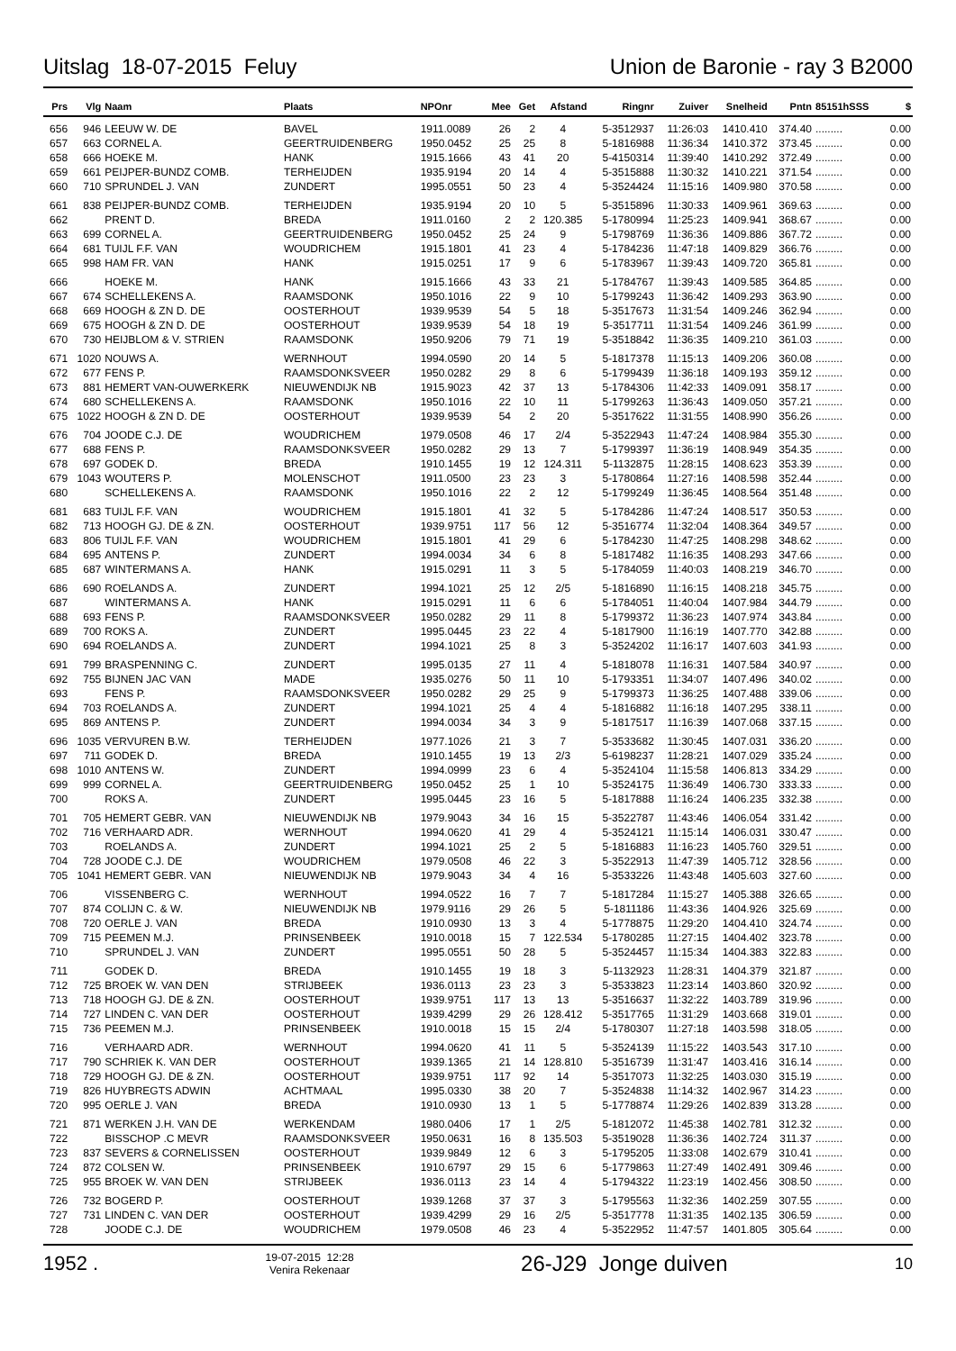Uitslag 18-07-2015 Feluy Union de Baronie - ray 3 B2000
| Prs | Vlg | Naam | Plaats | NPOnr | Mee | Get | Afstand | Ringnr | Zuiver | Snelheid | Pntn | 85151hSSS | $ |
| --- | --- | --- | --- | --- | --- | --- | --- | --- | --- | --- | --- | --- | --- |
| 656 | 946 | LEEUW W. DE | BAVEL | 1911.0089 | 26 | 2 | 4 | 5-3512937 | 11:26:03 | 1410.410 | 374.40 | ......... | 0.00 |
| 657 | 663 | CORNEL A. | GEERTRUIDENBERG | 1950.0452 | 25 | 25 | 8 | 5-1816988 | 11:36:34 | 1410.372 | 373.45 | ......... | 0.00 |
| 658 | 666 | HOEKE M. | HANK | 1915.1666 | 43 | 41 | 20 | 5-4150314 | 11:39:40 | 1410.292 | 372.49 | ......... | 0.00 |
| 659 | 661 | PEIJPER-BUNDZ COMB. | TERHEIJDEN | 1935.9194 | 20 | 14 | 4 | 5-3515888 | 11:30:32 | 1410.221 | 371.54 | ......... | 0.00 |
| 660 | 710 | SPRUNDEL J. VAN | ZUNDERT | 1995.0551 | 50 | 23 | 4 | 5-3524424 | 11:15:16 | 1409.980 | 370.58 | ......... | 0.00 |
| 661 | 838 | PEIJPER-BUNDZ COMB. | TERHEIJDEN | 1935.9194 | 20 | 10 | 5 | 5-3515896 | 11:30:33 | 1409.961 | 369.63 | ......... | 0.00 |
| 662 | | PRENT D. | BREDA | 1911.0160 | 2 | 2 | 120.385 | 5-1780994 | 11:25:23 | 1409.941 | 368.67 | ......... | 0.00 |
| 663 | 699 | CORNEL A. | GEERTRUIDENBERG | 1950.0452 | 25 | 24 | 9 | 5-1798769 | 11:36:36 | 1409.886 | 367.72 | ......... | 0.00 |
| 664 | 681 | TUIJL F.F. VAN | WOUDRICHEM | 1915.1801 | 41 | 23 | 4 | 5-1784236 | 11:47:18 | 1409.829 | 366.76 | ......... | 0.00 |
| 665 | 998 | HAM FR. VAN | HANK | 1915.0251 | 17 | 9 | 6 | 5-1783967 | 11:39:43 | 1409.720 | 365.81 | ......... | 0.00 |
| 666 | | HOEKE M. | HANK | 1915.1666 | 43 | 33 | 21 | 5-1784767 | 11:39:43 | 1409.585 | 364.85 | ......... | 0.00 |
| 667 | 674 | SCHELLEKENS A. | RAAMSDONK | 1950.1016 | 22 | 9 | 10 | 5-1799243 | 11:36:42 | 1409.293 | 363.90 | ......... | 0.00 |
| 668 | 669 | HOOGH & ZN D. DE | OOSTERHOUT | 1939.9539 | 54 | 5 | 18 | 5-3517673 | 11:31:54 | 1409.246 | 362.94 | ......... | 0.00 |
| 669 | 675 | HOOGH & ZN D. DE | OOSTERHOUT | 1939.9539 | 54 | 18 | 19 | 5-3517711 | 11:31:54 | 1409.246 | 361.99 | ......... | 0.00 |
| 670 | 730 | HEIJBLOM & V. STRIEN | RAAMSDONK | 1950.9206 | 79 | 71 | 19 | 5-3518842 | 11:36:35 | 1409.210 | 361.03 | ......... | 0.00 |
| 671 | 1020 | NOUWS A. | WERNHOUT | 1994.0590 | 20 | 14 | 5 | 5-1817378 | 11:15:13 | 1409.206 | 360.08 | ......... | 0.00 |
| 672 | 677 | FENS P. | RAAMSDONKSVEER | 1950.0282 | 29 | 8 | 6 | 5-1799439 | 11:36:18 | 1409.193 | 359.12 | ......... | 0.00 |
| 673 | 881 | HEMERT VAN-OUWERKERK | NIEUWENDIJK NB | 1915.9023 | 42 | 37 | 13 | 5-1784306 | 11:42:33 | 1409.091 | 358.17 | ......... | 0.00 |
| 674 | 680 | SCHELLEKENS A. | RAAMSDONK | 1950.1016 | 22 | 10 | 11 | 5-1799263 | 11:36:43 | 1409.050 | 357.21 | ......... | 0.00 |
| 675 | 1022 | HOOGH & ZN D. DE | OOSTERHOUT | 1939.9539 | 54 | 2 | 20 | 5-3517622 | 11:31:55 | 1408.990 | 356.26 | ......... | 0.00 |
| 676 | 704 | JOODE C.J. DE | WOUDRICHEM | 1979.0508 | 46 | 17 | 2/4 | 5-3522943 | 11:47:24 | 1408.984 | 355.30 | ......... | 0.00 |
| 677 | 688 | FENS P. | RAAMSDONKSVEER | 1950.0282 | 29 | 13 | 7 | 5-1799397 | 11:36:19 | 1408.949 | 354.35 | ......... | 0.00 |
| 678 | 697 | GODEK D. | BREDA | 1910.1455 | 19 | 12 | 124.311 | 5-1132875 | 11:28:15 | 1408.623 | 353.39 | ......... | 0.00 |
| 679 | 1043 | WOUTERS P. | MOLENSCHOT | 1911.0500 | 23 | 23 | 3 | 5-1780864 | 11:27:16 | 1408.598 | 352.44 | ......... | 0.00 |
| 680 | | SCHELLEKENS A. | RAAMSDONK | 1950.1016 | 22 | 2 | 12 | 5-1799249 | 11:36:45 | 1408.564 | 351.48 | ......... | 0.00 |
| 681 | 683 | TUIJL F.F. VAN | WOUDRICHEM | 1915.1801 | 41 | 32 | 5 | 5-1784286 | 11:47:24 | 1408.517 | 350.53 | ......... | 0.00 |
| 682 | 713 | HOOGH GJ. DE & ZN. | OOSTERHOUT | 1939.9751 | 117 | 56 | 12 | 5-3516774 | 11:32:04 | 1408.364 | 349.57 | ......... | 0.00 |
| 683 | 806 | TUIJL F.F. VAN | WOUDRICHEM | 1915.1801 | 41 | 29 | 6 | 5-1784230 | 11:47:25 | 1408.298 | 348.62 | ......... | 0.00 |
| 684 | 695 | ANTENS P. | ZUNDERT | 1994.0034 | 34 | 6 | 8 | 5-1817482 | 11:16:35 | 1408.293 | 347.66 | ......... | 0.00 |
| 685 | 687 | WINTERMANS A. | HANK | 1915.0291 | 11 | 3 | 5 | 5-1784059 | 11:40:03 | 1408.219 | 346.70 | ......... | 0.00 |
| 686 | 690 | ROELANDS A. | ZUNDERT | 1994.1021 | 25 | 12 | 2/5 | 5-1816890 | 11:16:15 | 1408.218 | 345.75 | ......... | 0.00 |
| 687 | | WINTERMANS A. | HANK | 1915.0291 | 11 | 6 | 6 | 5-1784051 | 11:40:04 | 1407.984 | 344.79 | ......... | 0.00 |
| 688 | 693 | FENS P. | RAAMSDONKSVEER | 1950.0282 | 29 | 11 | 8 | 5-1799372 | 11:36:23 | 1407.974 | 343.84 | ......... | 0.00 |
| 689 | 700 | ROKS A. | ZUNDERT | 1995.0445 | 23 | 22 | 4 | 5-1817900 | 11:16:19 | 1407.770 | 342.88 | ......... | 0.00 |
| 690 | 694 | ROELANDS A. | ZUNDERT | 1994.1021 | 25 | 8 | 3 | 5-3524202 | 11:16:17 | 1407.603 | 341.93 | ......... | 0.00 |
| 691 | 799 | BRASPENNING C. | ZUNDERT | 1995.0135 | 27 | 11 | 4 | 5-1818078 | 11:16:31 | 1407.584 | 340.97 | ......... | 0.00 |
| 692 | 755 | BIJNEN JAC VAN | MADE | 1935.0276 | 50 | 11 | 10 | 5-1793351 | 11:34:07 | 1407.496 | 340.02 | ......... | 0.00 |
| 693 | | FENS P. | RAAMSDONKSVEER | 1950.0282 | 29 | 25 | 9 | 5-1799373 | 11:36:25 | 1407.488 | 339.06 | ......... | 0.00 |
| 694 | 703 | ROELANDS A. | ZUNDERT | 1994.1021 | 25 | 4 | 4 | 5-1816882 | 11:16:18 | 1407.295 | 338.11 | ......... | 0.00 |
| 695 | 869 | ANTENS P. | ZUNDERT | 1994.0034 | 34 | 3 | 9 | 5-1817517 | 11:16:39 | 1407.068 | 337.15 | ......... | 0.00 |
| 696 | 1035 | VERVUREN B.W. | TERHEIJDEN | 1977.1026 | 21 | 3 | 7 | 5-3533682 | 11:30:45 | 1407.031 | 336.20 | ......... | 0.00 |
| 697 | 711 | GODEK D. | BREDA | 1910.1455 | 19 | 13 | 2/3 | 5-6198237 | 11:28:21 | 1407.029 | 335.24 | ......... | 0.00 |
| 698 | 1010 | ANTENS W. | ZUNDERT | 1994.0999 | 23 | 6 | 4 | 5-3524104 | 11:15:58 | 1406.813 | 334.29 | ......... | 0.00 |
| 699 | 999 | CORNEL A. | GEERTRUIDENBERG | 1950.0452 | 25 | 1 | 10 | 5-3524175 | 11:36:49 | 1406.730 | 333.33 | ......... | 0.00 |
| 700 | | ROKS A. | ZUNDERT | 1995.0445 | 23 | 16 | 5 | 5-1817888 | 11:16:24 | 1406.235 | 332.38 | ......... | 0.00 |
| 701 | 705 | HEMERT GEBR. VAN | NIEUWENDIJK NB | 1979.9043 | 34 | 16 | 15 | 5-3522787 | 11:43:46 | 1406.054 | 331.42 | ......... | 0.00 |
| 702 | 716 | VERHAARD ADR. | WERNHOUT | 1994.0620 | 41 | 29 | 4 | 5-3524121 | 11:15:14 | 1406.031 | 330.47 | ......... | 0.00 |
| 703 | | ROELANDS A. | ZUNDERT | 1994.1021 | 25 | 2 | 5 | 5-1816883 | 11:16:23 | 1405.760 | 329.51 | ......... | 0.00 |
| 704 | 728 | JOODE C.J. DE | WOUDRICHEM | 1979.0508 | 46 | 22 | 3 | 5-3522913 | 11:47:39 | 1405.712 | 328.56 | ......... | 0.00 |
| 705 | 1041 | HEMERT GEBR. VAN | NIEUWENDIJK NB | 1979.9043 | 34 | 4 | 16 | 5-3533226 | 11:43:48 | 1405.603 | 327.60 | ......... | 0.00 |
| 706 | | VISSENBERG C. | WERNHOUT | 1994.0522 | 16 | 7 | 7 | 5-1817284 | 11:15:27 | 1405.388 | 326.65 | ......... | 0.00 |
| 707 | 874 | COLIJN C. & W. | NIEUWENDIJK NB | 1979.9116 | 29 | 26 | 5 | 5-1811186 | 11:43:36 | 1404.926 | 325.69 | ......... | 0.00 |
| 708 | 720 | OERLE J. VAN | BREDA | 1910.0930 | 13 | 3 | 4 | 5-1778875 | 11:29:20 | 1404.410 | 324.74 | ......... | 0.00 |
| 709 | 715 | PEEMEN M.J. | PRINSENBEEK | 1910.0018 | 15 | 7 | 122.534 | 5-1780285 | 11:27:15 | 1404.402 | 323.78 | ......... | 0.00 |
| 710 | | SPRUNDEL J. VAN | ZUNDERT | 1995.0551 | 50 | 28 | 5 | 5-3524457 | 11:15:34 | 1404.383 | 322.83 | ......... | 0.00 |
| 711 | | GODEK D. | BREDA | 1910.1455 | 19 | 18 | 3 | 5-1132923 | 11:28:31 | 1404.379 | 321.87 | ......... | 0.00 |
| 712 | 725 | BROEK W. VAN DEN | STRIJBEEK | 1936.0113 | 23 | 23 | 3 | 5-3533823 | 11:23:14 | 1403.860 | 320.92 | ......... | 0.00 |
| 713 | 718 | HOOGH GJ. DE & ZN. | OOSTERHOUT | 1939.9751 | 117 | 13 | 13 | 5-3516637 | 11:32:22 | 1403.789 | 319.96 | ......... | 0.00 |
| 714 | 727 | LINDEN C. VAN DER | OOSTERHOUT | 1939.4299 | 29 | 26 | 128.412 | 5-3517765 | 11:31:29 | 1403.668 | 319.01 | ......... | 0.00 |
| 715 | 736 | PEEMEN M.J. | PRINSENBEEK | 1910.0018 | 15 | 15 | 2/4 | 5-1780307 | 11:27:18 | 1403.598 | 318.05 | ......... | 0.00 |
| 716 | | VERHAARD ADR. | WERNHOUT | 1994.0620 | 41 | 11 | 5 | 5-3524139 | 11:15:22 | 1403.543 | 317.10 | ......... | 0.00 |
| 717 | 790 | SCHRIEK K. VAN DER | OOSTERHOUT | 1939.1365 | 21 | 14 | 128.810 | 5-3516739 | 11:31:47 | 1403.416 | 316.14 | ......... | 0.00 |
| 718 | 729 | HOOGH GJ. DE & ZN. | OOSTERHOUT | 1939.9751 | 117 | 92 | 14 | 5-3517073 | 11:32:25 | 1403.030 | 315.19 | ......... | 0.00 |
| 719 | 826 | HUYBREGTS ADWIN | ACHTMAAL | 1995.0330 | 38 | 20 | 7 | 5-3524838 | 11:14:32 | 1402.967 | 314.23 | ......... | 0.00 |
| 720 | 995 | OERLE J. VAN | BREDA | 1910.0930 | 13 | 1 | 5 | 5-1778874 | 11:29:26 | 1402.839 | 313.28 | ......... | 0.00 |
| 721 | 871 | WERKEN J.H. VAN DE | WERKENDAM | 1980.0406 | 17 | 1 | 2/5 | 5-1812072 | 11:45:38 | 1402.781 | 312.32 | ......... | 0.00 |
| 722 | | BISSCHOP .C MEVR | RAAMSDONKSVEER | 1950.0631 | 16 | 8 | 135.503 | 5-3519028 | 11:36:36 | 1402.724 | 311.37 | ......... | 0.00 |
| 723 | 837 | SEVERS & CORNELISSEN | OOSTERHOUT | 1939.9849 | 12 | 6 | 3 | 5-1795205 | 11:33:08 | 1402.679 | 310.41 | ......... | 0.00 |
| 724 | 872 | COLSEN W. | PRINSENBEEK | 1910.6797 | 29 | 15 | 6 | 5-1779863 | 11:27:49 | 1402.491 | 309.46 | ......... | 0.00 |
| 725 | 955 | BROEK W. VAN DEN | STRIJBEEK | 1936.0113 | 23 | 14 | 4 | 5-1794322 | 11:23:19 | 1402.456 | 308.50 | ......... | 0.00 |
| 726 | 732 | BOGERD P. | OOSTERHOUT | 1939.1268 | 37 | 37 | 3 | 5-1795563 | 11:32:36 | 1402.259 | 307.55 | ......... | 0.00 |
| 727 | 731 | LINDEN C. VAN DER | OOSTERHOUT | 1939.4299 | 29 | 16 | 2/5 | 5-3517778 | 11:31:35 | 1402.135 | 306.59 | ......... | 0.00 |
| 728 | | JOODE C.J. DE | WOUDRICHEM | 1979.0508 | 46 | 23 | 4 | 5-3522952 | 11:47:57 | 1401.805 | 305.64 | ......... | 0.00 |
1952 . 19-07-2015 12:28
Venira Rekenaar 26-J29 Jonge duiven 10